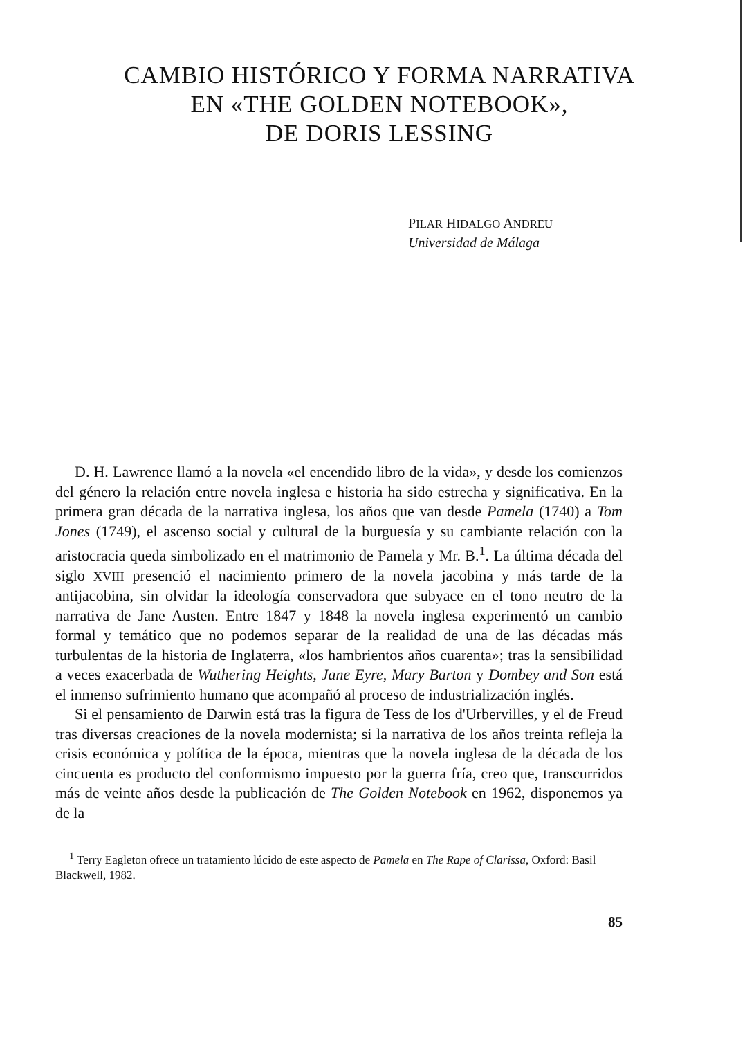CAMBIO HISTÓRICO Y FORMA NARRATIVA
EN «THE GOLDEN NOTEBOOK»,
DE DORIS LESSING
PILAR HIDALGO ANDREU
Universidad de Málaga
D. H. Lawrence llamó a la novela «el encendido libro de la vida», y desde los comienzos del género la relación entre novela inglesa e historia ha sido estrecha y significativa. En la primera gran década de la narrativa inglesa, los años que van desde Pamela (1740) a Tom Jones (1749), el ascenso social y cultural de la burguesía y su cambiante relación con la aristocracia queda simbolizado en el matrimonio de Pamela y Mr. B.<sup>1</sup>. La última década del siglo XVIII presenció el nacimiento primero de la novela jacobina y más tarde de la antijacobina, sin olvidar la ideología conservadora que subyace en el tono neutro de la narrativa de Jane Austen. Entre 1847 y 1848 la novela inglesa experimentó un cambio formal y temático que no podemos separar de la realidad de una de las décadas más turbulentas de la historia de Inglaterra, «los hambrientos años cuarenta»; tras la sensibilidad a veces exacerbada de Wuthering Heights, Jane Eyre, Mary Barton y Dombey and Son está el inmenso sufrimiento humano que acompañó al proceso de industrialización inglés.
Si el pensamiento de Darwin está tras la figura de Tess de los d'Urbervilles, y el de Freud tras diversas creaciones de la novela modernista; si la narrativa de los años treinta refleja la crisis económica y política de la época, mientras que la novela inglesa de la década de los cincuenta es producto del conformismo impuesto por la guerra fría, creo que, transcurridos más de veinte años desde la publicación de The Golden Notebook en 1962, disponemos ya de la
<sup>1</sup> Terry Eagleton ofrece un tratamiento lúcido de este aspecto de Pamela en The Rape of Clarissa, Oxford: Basil Blackwell, 1982.
85